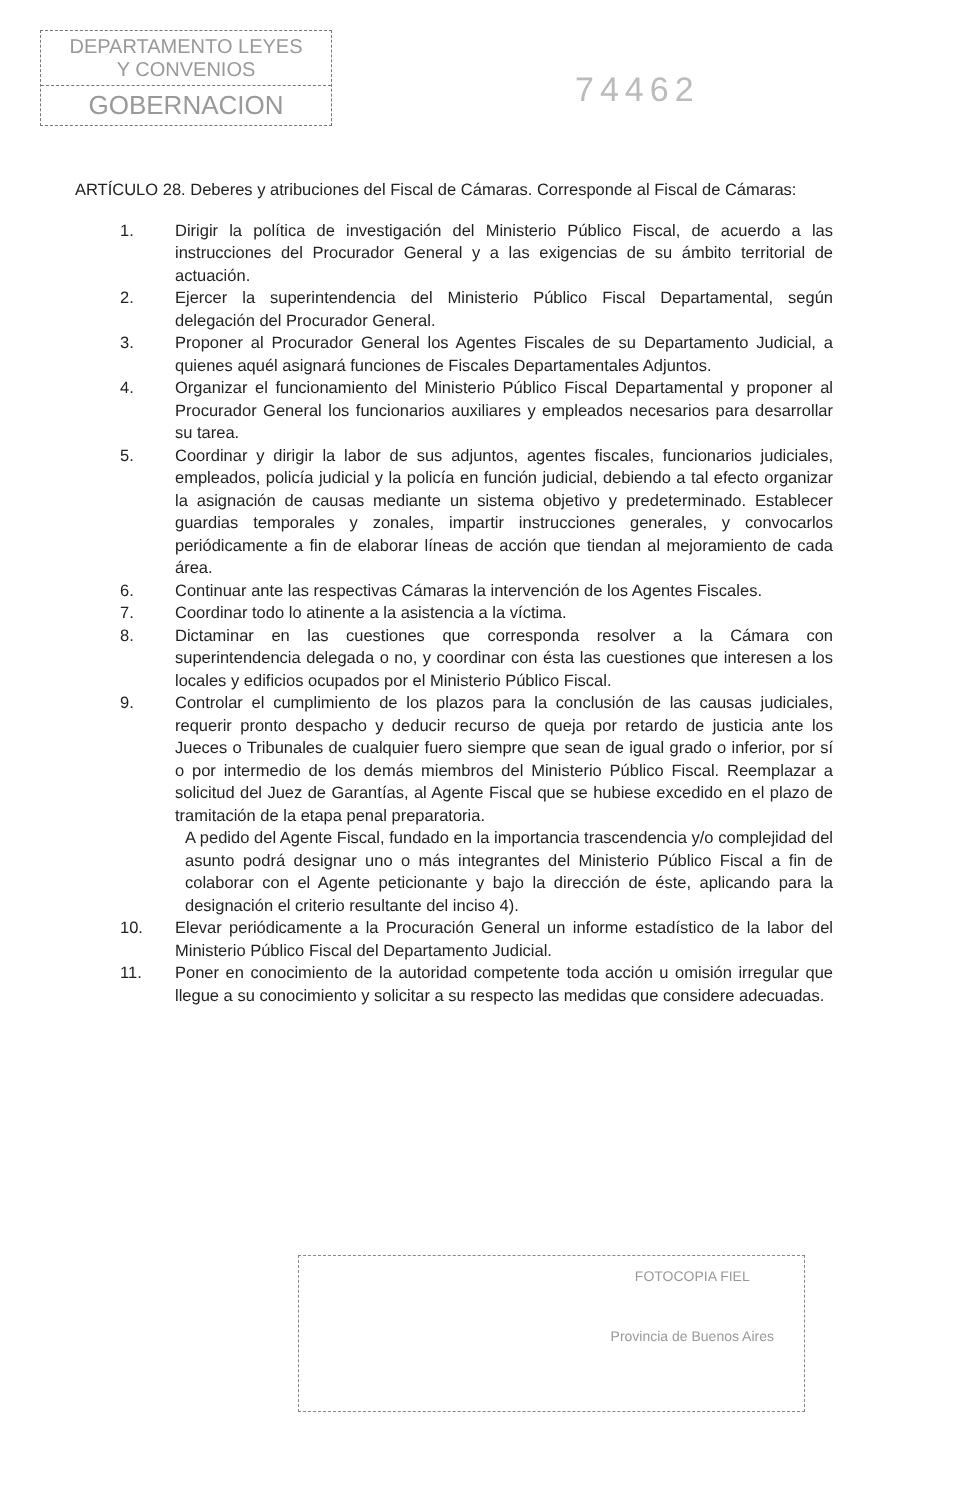DEPARTAMENTO LEYES
Y CONVENIOS
GOBERNACION
74462
ARTÍCULO 28. Deberes y atribuciones del Fiscal de Cámaras. Corresponde al Fiscal de Cámaras:
1. Dirigir la política de investigación del Ministerio Público Fiscal, de acuerdo a las instrucciones del Procurador General y a las exigencias de su ámbito territorial de actuación.
2. Ejercer la superintendencia del Ministerio Público Fiscal Departamental, según delegación del Procurador General.
3. Proponer al Procurador General los Agentes Fiscales de su Departamento Judicial, a quienes aquél asignará funciones de Fiscales Departamentales Adjuntos.
4. Organizar el funcionamiento del Ministerio Público Fiscal Departamental y proponer al Procurador General los funcionarios auxiliares y empleados necesarios para desarrollar su tarea.
5. Coordinar y dirigir la labor de sus adjuntos, agentes fiscales, funcionarios judiciales, empleados, policía judicial y la policía en función judicial, debiendo a tal efecto organizar la asignación de causas mediante un sistema objetivo y predeterminado. Establecer guardias temporales y zonales, impartir instrucciones generales, y convocarlos periódicamente a fin de elaborar líneas de acción que tiendan al mejoramiento de cada área.
6. Continuar ante las respectivas Cámaras la intervención de los Agentes Fiscales.
7. Coordinar todo lo atinente a la asistencia a la víctima.
8. Dictaminar en las cuestiones que corresponda resolver a la Cámara con superintendencia delegada o no, y coordinar con ésta las cuestiones que interesen a los locales y edificios ocupados por el Ministerio Público Fiscal.
9. Controlar el cumplimiento de los plazos para la conclusión de las causas judiciales, requerir pronto despacho y deducir recurso de queja por retardo de justicia ante los Jueces o Tribunales de cualquier fuero siempre que sean de igual grado o inferior, por sí o por intermedio de los demás miembros del Ministerio Público Fiscal. Reemplazar a solicitud del Juez de Garantías, al Agente Fiscal que se hubiese excedido en el plazo de tramitación de la etapa penal preparatoria.
A pedido del Agente Fiscal, fundado en la importancia trascendencia y/o complejidad del asunto podrá designar uno o más integrantes del Ministerio Público Fiscal a fin de colaborar con el Agente peticionante y bajo la dirección de éste, aplicando para la designación el criterio resultante del inciso 4).
10. Elevar periódicamente a la Procuración General un informe estadístico de la labor del Ministerio Público Fiscal del Departamento Judicial.
11. Poner en conocimiento de la autoridad competente toda acción u omisión irregular que llegue a su conocimiento y solicitar a su respecto las medidas que considere adecuadas.
FOTOCOPIA FIEL
Provincia de Buenos Aires